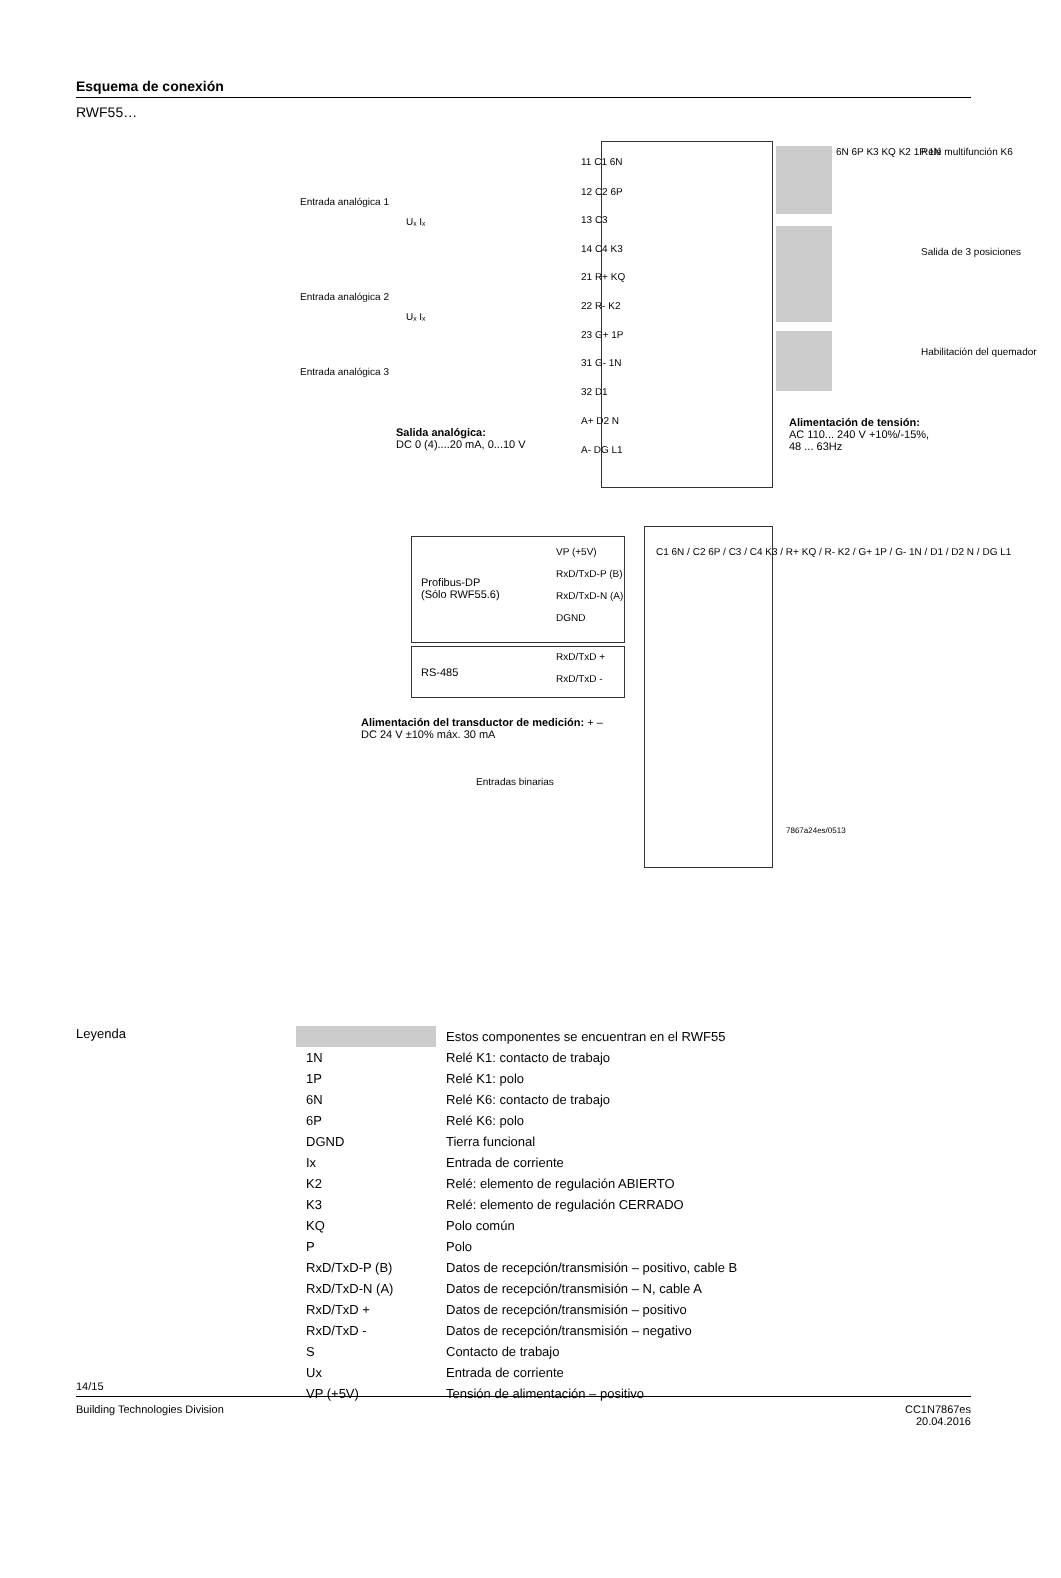Esquema de conexión
RWF55…
11 C1 6N
12 C2 6P
13 C3
14 C4 K3
21 R+ KQ
22 R- K2
23 G+ 1P
31 G- 1N
32 D1
A+ D2 N
A- DG L1
Entrada analógica 1
Entrada analógica 2
Entrada analógica 3
Uₓ Iₓ
Uₓ Iₓ
Relé multifunción K6
Salida de 3 posiciones
Habilitación del quemador
6N 6P K3 KQ K2 1P 1N
Salida analógica:
DC 0 (4)....20 mA, 0...10 V
Alimentación de tensión:
AC 110... 240 V +10%/-15%,
48 ... 63Hz
Profibus-DP
(Sólo RWF55.6)
VP (+5V)
RxD/TxD-P (B)
RxD/TxD-N (A)
DGND
RS-485
RxD/TxD +
RxD/TxD -
C1 6N / C2 6P / C3 / C4 K3 / R+ KQ / R- K2 / G+ 1P / G- 1N / D1 / D2 N / DG L1
Alimentación del transductor de medición: + –
DC 24 V ±10% máx. 30 mA
Entradas binarias
7867a24es/0513
Leyenda
| | Estos componentes se encuentran en el RWF55 |
| 1N | Relé K1: contacto de trabajo |
| 1P | Relé K1: polo |
| 6N | Relé K6: contacto de trabajo |
| 6P | Relé K6: polo |
| DGND | Tierra funcional |
| Ix | Entrada de corriente |
| K2 | Relé: elemento de regulación ABIERTO |
| K3 | Relé: elemento de regulación CERRADO |
| KQ | Polo común |
| P | Polo |
| RxD/TxD-P (B) | Datos de recepción/transmisión – positivo, cable B |
| RxD/TxD-N (A) | Datos de recepción/transmisión – N, cable A |
| RxD/TxD + | Datos de recepción/transmisión – positivo |
| RxD/TxD - | Datos de recepción/transmisión – negativo |
| S | Contacto de trabajo |
| Ux | Entrada de corriente |
| VP (+5V) | Tensión de alimentación – positivo |
14/15
Building Technologies Division CC1N7867es
20.04.2016